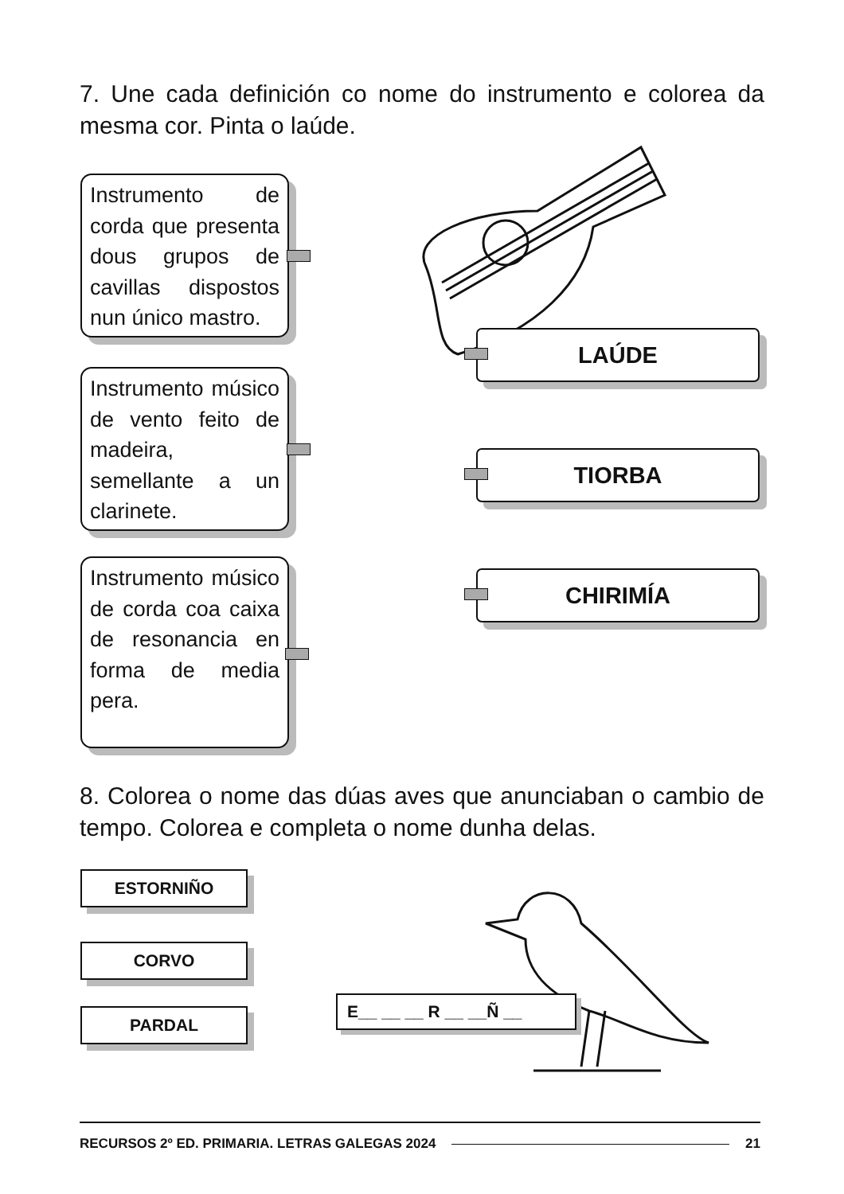7. Une cada definición co nome do instrumento e colorea da mesma cor. Pinta o laúde.
Instrumento de corda que presenta dous grupos de cavillas dispostos nun único mastro.
Instrumento músico de vento feito de madeira, semellante a un clarinete.
Instrumento músico de corda coa caixa de resonancia en forma de media pera.
LAÚDE
TIORBA
CHIRIMÍA
8. Colorea o nome das dúas aves que anunciaban o cambio de tempo. Colorea e completa o nome dunha delas.
ESTORNIÑO
CORVO
PARDAL
E__ __ __ R __ __Ñ __
RECURSOS 2º ED. PRIMARIA. LETRAS GALEGAS 2024 21